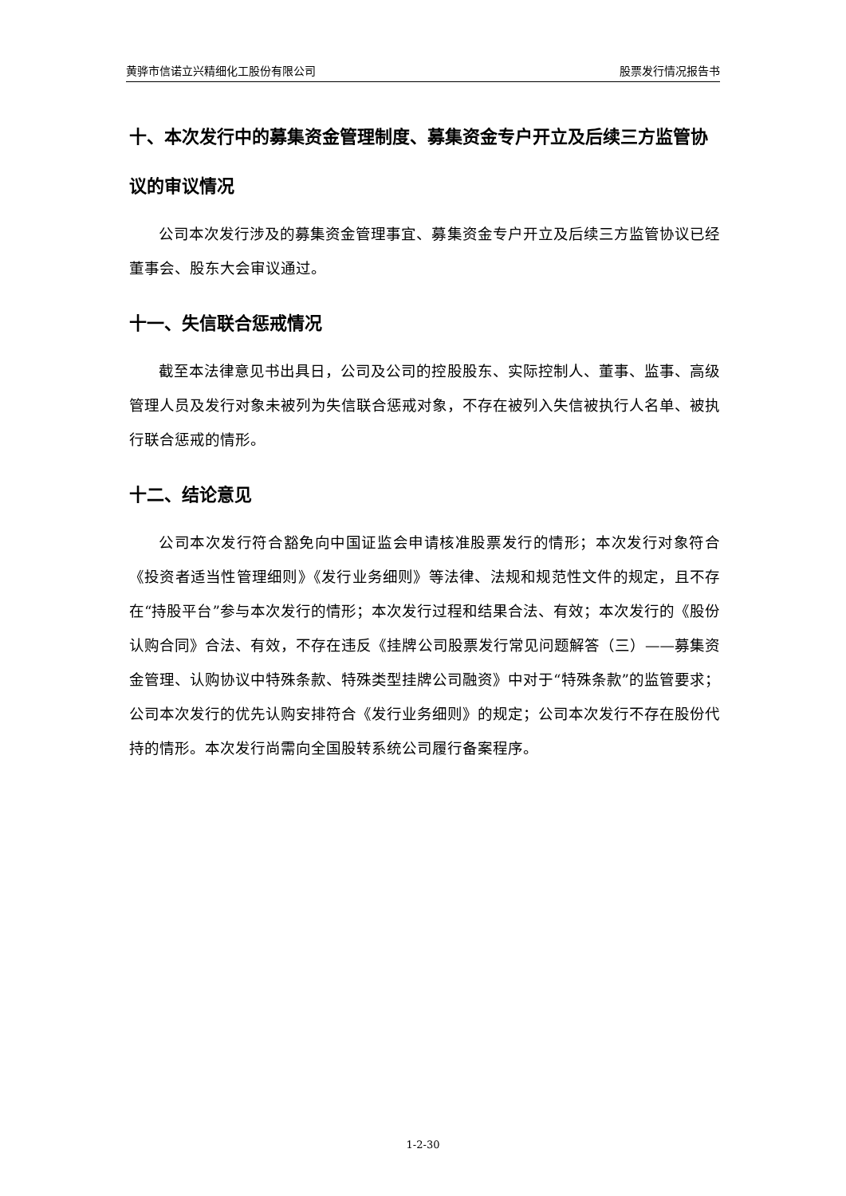黄骅市信诺立兴精细化工股份有限公司 股票发行情况报告书
十、本次发行中的募集资金管理制度、募集资金专户开立及后续三方监管协议的审议情况
公司本次发行涉及的募集资金管理事宜、募集资金专户开立及后续三方监管协议已经董事会、股东大会审议通过。
十一、失信联合惩戒情况
截至本法律意见书出具日，公司及公司的控股股东、实际控制人、董事、监事、高级管理人员及发行对象未被列为失信联合惩戒对象，不存在被列入失信被执行人名单、被执行联合惩戒的情形。
十二、结论意见
公司本次发行符合豁免向中国证监会申请核准股票发行的情形；本次发行对象符合《投资者适当性管理细则》《发行业务细则》等法律、法规和规范性文件的规定，且不存在“持股平台”参与本次发行的情形；本次发行过程和结果合法、有效；本次发行的《股份认购合同》合法、有效，不存在违反《挂牌公司股票发行常见问题解答（三）——募集资金管理、认购协议中特殊条款、特殊类型挂牌公司融资》中对于“特殊条款”的监管要求；公司本次发行的优先认购安排符合《发行业务细则》的规定；公司本次发行不存在股份代持的情形。本次发行尚需向全国股转系统公司履行备案程序。
1-2-30